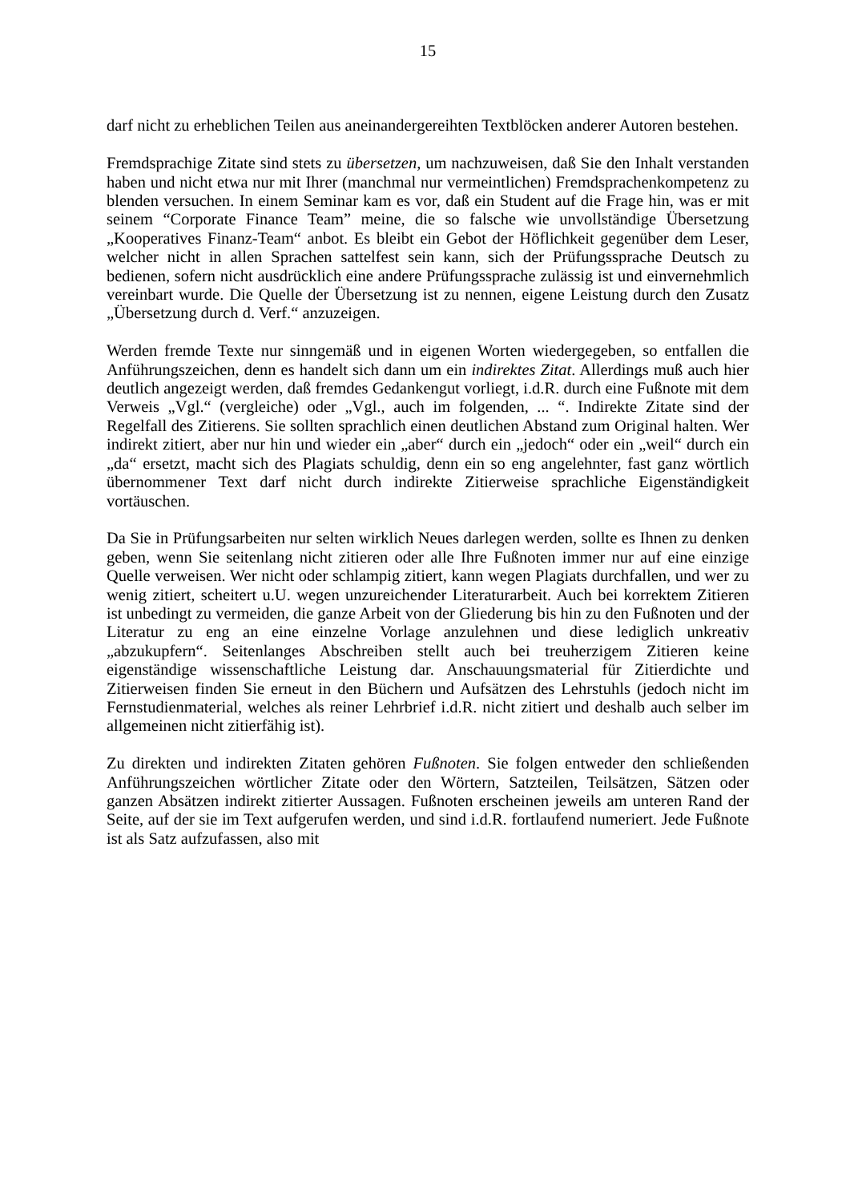15
darf nicht zu erheblichen Teilen aus aneinandergereihten Textblöcken anderer Autoren bestehen.
Fremdsprachige Zitate sind stets zu übersetzen, um nachzuweisen, daß Sie den Inhalt verstanden haben und nicht etwa nur mit Ihrer (manchmal nur vermeintlichen) Fremdsprachenkompetenz zu blenden versuchen. In einem Seminar kam es vor, daß ein Student auf die Frage hin, was er mit seinem “Corporate Finance Team” meine, die so falsche wie unvollständige Übersetzung „Kooperatives Finanz-Team“ anbot. Es bleibt ein Gebot der Höflichkeit gegenüber dem Leser, welcher nicht in allen Sprachen sattelfest sein kann, sich der Prüfungssprache Deutsch zu bedienen, sofern nicht ausdrücklich eine andere Prüfungssprache zulässig ist und einvernehmlich vereinbart wurde. Die Quelle der Übersetzung ist zu nennen, eigene Leistung durch den Zusatz „Übersetzung durch d. Verf.“ anzuzeigen.
Werden fremde Texte nur sinngemäß und in eigenen Worten wiedergegeben, so entfallen die Anführungszeichen, denn es handelt sich dann um ein indirektes Zitat. Allerdings muß auch hier deutlich angezeigt werden, daß fremdes Gedankengut vorliegt, i.d.R. durch eine Fußnote mit dem Verweis „Vgl.“ (vergleiche) oder „Vgl., auch im folgenden, ... “. Indirekte Zitate sind der Regelfall des Zitierens. Sie sollten sprachlich einen deutlichen Abstand zum Original halten. Wer indirekt zitiert, aber nur hin und wieder ein „aber“ durch ein „jedoch“ oder ein „weil“ durch ein „da“ ersetzt, macht sich des Plagiats schuldig, denn ein so eng angelehnter, fast ganz wörtlich übernommener Text darf nicht durch indirekte Zitierweise sprachliche Eigenständigkeit vortäuschen.
Da Sie in Prüfungsarbeiten nur selten wirklich Neues darlegen werden, sollte es Ihnen zu denken geben, wenn Sie seitenlang nicht zitieren oder alle Ihre Fußnoten immer nur auf eine einzige Quelle verweisen. Wer nicht oder schlampig zitiert, kann wegen Plagiats durchfallen, und wer zu wenig zitiert, scheitert u.U. wegen unzureichender Literaturarbeit. Auch bei korrektem Zitieren ist unbedingt zu vermeiden, die ganze Arbeit von der Gliederung bis hin zu den Fußnoten und der Literatur zu eng an eine einzelne Vorlage anzulehnen und diese lediglich unkreativ „abzukupfern“. Seitenlanges Abschreiben stellt auch bei treuherzigem Zitieren keine eigenständige wissenschaftliche Leistung dar. Anschauungsmaterial für Zitierdichte und Zitierweisen finden Sie erneut in den Büchern und Aufsätzen des Lehrstuhls (jedoch nicht im Fernstudienmaterial, welches als reiner Lehrbrief i.d.R. nicht zitiert und deshalb auch selber im allgemeinen nicht zitierfähig ist).
Zu direkten und indirekten Zitaten gehören Fußnoten. Sie folgen entweder den schließenden Anführungszeichen wörtlicher Zitate oder den Wörtern, Satzteilen, Teilsätzen, Sätzen oder ganzen Absätzen indirekt zitierter Aussagen. Fußnoten erscheinen jeweils am unteren Rand der Seite, auf der sie im Text aufgerufen werden, und sind i.d.R. fortlaufend numeriert. Jede Fußnote ist als Satz aufzufassen, also mit